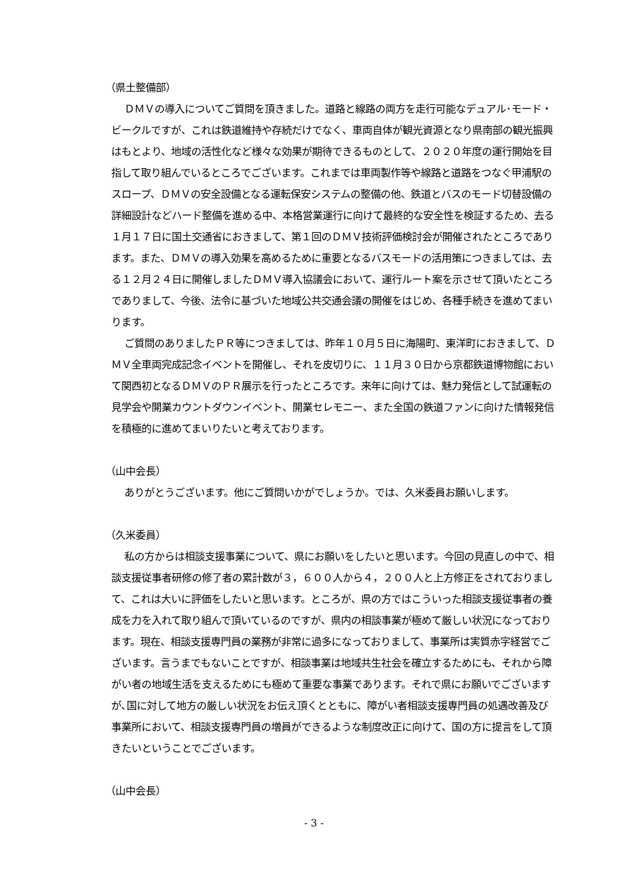（県土整備部）
ＤＭＶの導入についてご質問を頂きました。道路と線路の両方を走行可能なデュアル･モード・ビークルですが、これは鉄道維持や存続だけでなく、車両自体が観光資源となり県南部の観光振興はもとより、地域の活性化など様々な効果が期待できるものとして、２０２０年度の運行開始を目指して取り組んでいるところでございます。これまでは車両製作等や線路と道路をつなぐ甲浦駅のスロープ、ＤＭＶの安全設備となる運転保安システムの整備の他、鉄道とバスのモード切替設備の詳細設計などハード整備を進める中、本格営業運行に向けて最終的な安全性を検証するため、去る１月１７日に国土交通省におきまして、第１回のＤＭＶ技術評価検討会が開催されたところであります。また、ＤＭＶの導入効果を高めるために重要となるバスモードの活用策につきましては、去る１２月２４日に開催しましたＤＭＶ導入協議会において、運行ルート案を示させて頂いたところでありまして、今後、法令に基づいた地域公共交通会議の開催をはじめ、各種手続きを進めてまいります。
ご質問のありましたＰＲ等につきましては、昨年１０月５日に海陽町、東洋町におきまして、ＤＭＶ全車両完成記念イベントを開催し、それを皮切りに、１１月３０日から京都鉄道博物館において関西初となるＤＭＶのＰＲ展示を行ったところです。来年に向けては、魅力発信として試運転の見学会や開業カウントダウンイベント、開業セレモニー、また全国の鉄道ファンに向けた情報発信を積極的に進めてまいりたいと考えております。
（山中会長）
ありがとうございます。他にご質問いかがでしょうか。では、久米委員お願いします。
（久米委員）
私の方からは相談支援事業について、県にお願いをしたいと思います。今回の見直しの中で、相談支援従事者研修の修了者の累計数が３，６００人から４，２００人と上方修正をされておりまして、これは大いに評価をしたいと思います。ところが、県の方ではこういった相談支援従事者の養成を力を入れて取り組んで頂いているのですが、県内の相談事業が極めて厳しい状況になっております。現在、相談支援専門員の業務が非常に過多になっておりまして、事業所は実質赤字経営でございます。言うまでもないことですが、相談事業は地域共生社会を確立するためにも、それから障がい者の地域生活を支えるためにも極めて重要な事業であります。それで県にお願いでございますが､国に対して地方の厳しい状況をお伝え頂くとともに、障がい者相談支援専門員の処遇改善及び事業所において、相談支援専門員の増員ができるような制度改正に向けて、国の方に提言をして頂きたいということでございます。
（山中会長）
- 3 -